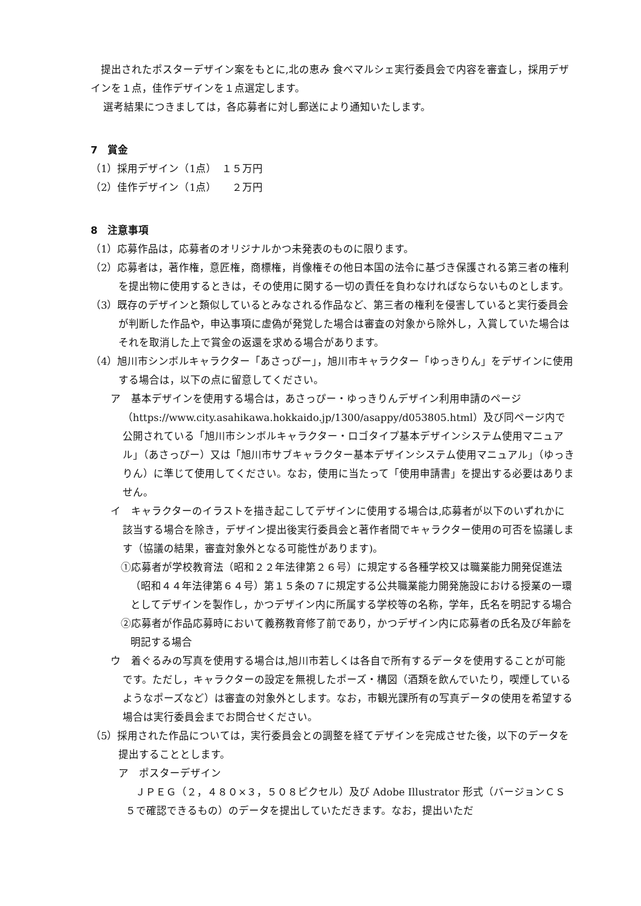提出されたポスターデザイン案をもとに,北の恵み 食べマルシェ実行委員会で内容を審査し，採用デザインを１点，佳作デザインを１点選定します。
選考結果につきましては，各応募者に対し郵送により通知いたします。
7　賞金
（1）採用デザイン（1点）　１５万円
（2）佳作デザイン（1点）　　２万円
8　注意事項
（1）応募作品は，応募者のオリジナルかつ未発表のものに限ります。
（2）応募者は，著作権，意匠権，商標権，肖像権その他日本国の法令に基づき保護される第三者の権利を提出物に使用するときは，その使用に関する一切の責任を負わなければならないものとします。
（3）既存のデザインと類似しているとみなされる作品など、第三者の権利を侵害していると実行委員会が判断した作品や，申込事項に虚偽が発覚した場合は審査の対象から除外し，入賞していた場合はそれを取消した上で賞金の返還を求める場合があります。
（4）旭川市シンボルキャラクター「あさっぴー」，旭川市キャラクター「ゆっきりん」をデザインに使用する場合は，以下の点に留意してください。
ア　基本デザインを使用する場合は，あさっぴー・ゆっきりんデザイン利用申請のページ（https://www.city.asahikawa.hokkaido.jp/1300/asappy/d053805.html）及び同ページ内で公開されている「旭川市シンボルキャラクター・ロゴタイプ基本デザインシステム使用マニュアル」（あさっぴー）又は「旭川市サブキャラクター基本デザインシステム使用マニュアル」（ゆっきりん）に準じて使用してください。なお，使用に当たって「使用申請書」を提出する必要はありません。
イ　キャラクターのイラストを描き起こしてデザインに使用する場合は,応募者が以下のいずれかに該当する場合を除き，デザイン提出後実行委員会と著作者間でキャラクター使用の可否を協議します（協議の結果，審査対象外となる可能性があります)。
①応募者が学校教育法（昭和２２年法律第２６号）に規定する各種学校又は職業能力開発促進法（昭和４４年法律第６４号）第１５条の７に規定する公共職業能力開発施設における授業の一環としてデザインを製作し，かつデザイン内に所属する学校等の名称，学年，氏名を明記する場合
②応募者が作品応募時において義務教育修了前であり，かつデザイン内に応募者の氏名及び年齢を明記する場合
ウ　着ぐるみの写真を使用する場合は,旭川市若しくは各自で所有するデータを使用することが可能です。ただし，キャラクターの設定を無視したポーズ・構図（酒類を飲んでいたり，喫煙しているようなポーズなど）は審査の対象外とします。なお，市観光課所有の写真データの使用を希望する場合は実行委員会までお問合せください。
（5）採用された作品については，実行委員会との調整を経てデザインを完成させた後，以下のデータを提出することとします。
ア　ポスターデザイン
ＪＰＥＧ（２，４８０×３，５０８ピクセル）及び Adobe Illustrator 形式（バージョンＣＳ５で確認できるもの）のデータを提出していただきます。なお，提出いただ